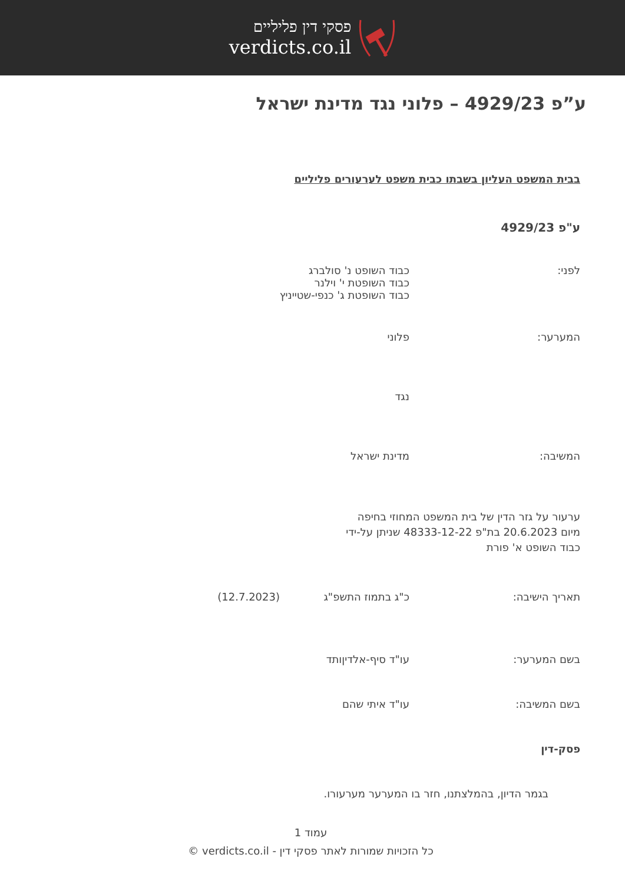פסקי דין פליליים
verdicts.co.il
ע”פ 4929/23 – פלוני נגד מדינת ישראל
בבית המשפט העליון בשבתו כבית משפט לערעורים פליליים
ע"פ 4929/23
לפני: כבוד השופט נ' סולברג
כבוד השופטת י' וילנר
כבוד השופטת ג' כנפי-שטייניץ
המערער: פלוני
נגד
המשיבה: מדינת ישראל
ערעור על גזר הדין של בית המשפט המחוזי בחיפה
מיום 20.6.2023 בת"פ 48333-12-22 שניתן על-ידי
כבוד השופט א' פורת
תאריך הישיבה: כ"ג בתמוז התשפ"ג (12.7.2023)
בשם המערער: עו"ד סיף-אלדיןותד
בשם המשיבה: עו"ד איתי שהם
פסק-דין
בגמר הדיון, בהמלצתנו, חזר בו המערער מערעורו.
עמוד 1
כל הזכויות שמורות לאתר פסקי דין - verdicts.co.il ©